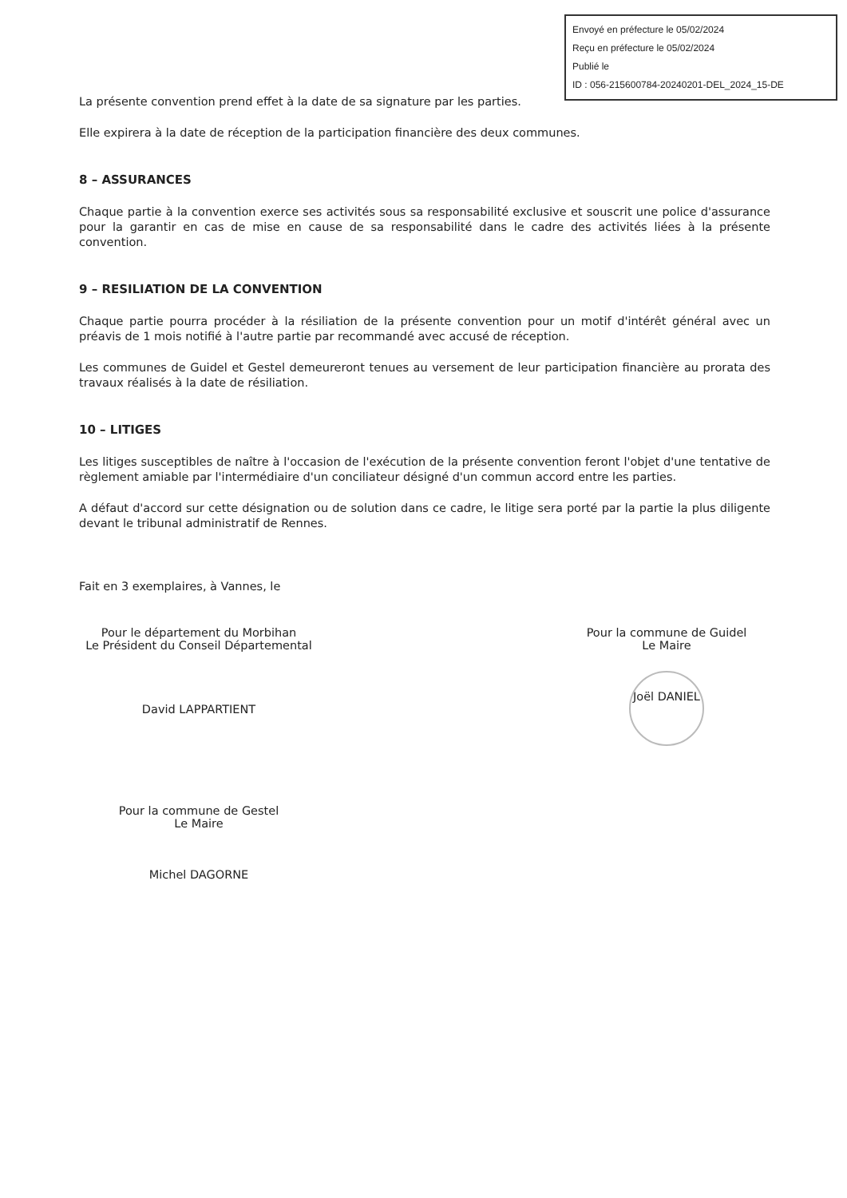Envoyé en préfecture le 05/02/2024
Reçu en préfecture le 05/02/2024
Publié le
ID : 056-215600784-20240201-DEL_2024_15-DE
La présente convention prend effet à la date de sa signature par les parties.
Elle expirera à la date de réception de la participation financière des deux communes.
8 – ASSURANCES
Chaque partie à la convention exerce ses activités sous sa responsabilité exclusive et souscrit une police d'assurance pour la garantir en cas de mise en cause de sa responsabilité dans le cadre des activités liées à la présente convention.
9 – RESILIATION DE LA CONVENTION
Chaque partie pourra procéder à la résiliation de la présente convention pour un motif d'intérêt général avec un préavis de 1 mois notifié à l'autre partie par recommandé avec accusé de réception.
Les communes de Guidel et Gestel demeureront tenues au versement de leur participation financière au prorata des travaux réalisés à la date de résiliation.
10 – LITIGES
Les litiges susceptibles de naître à l'occasion de l'exécution de la présente convention feront l'objet d'une tentative de règlement amiable par l'intermédiaire d'un conciliateur désigné d'un commun accord entre les parties.
A défaut d'accord sur cette désignation ou de solution dans ce cadre, le litige sera porté par la partie la plus diligente devant le tribunal administratif de Rennes.
Fait en 3 exemplaires, à Vannes, le
Pour le département du Morbihan
Le Président du Conseil Départemental
David LAPPARTIENT
Pour la commune de Guidel
Le Maire
Joël DANIEL
Pour la commune de Gestel
Le Maire
Michel DAGORNE